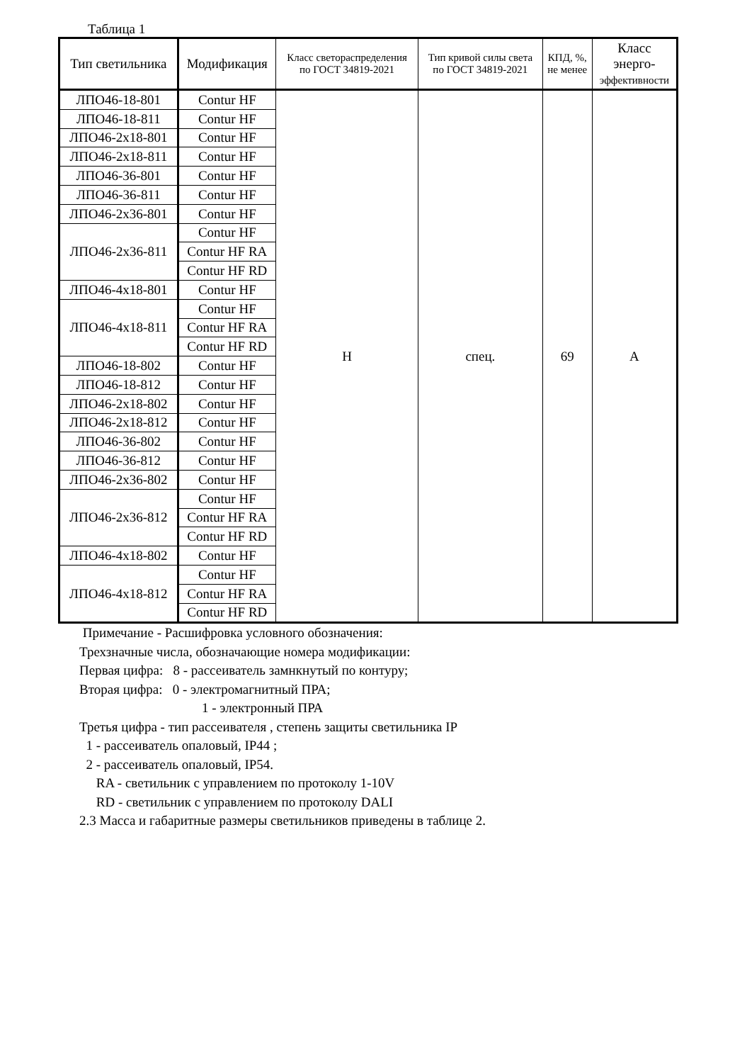Таблица 1
| Тип светильника | Модификация | Класс светораспределения по ГОСТ 34819-2021 | Тип кривой силы света по ГОСТ 34819-2021 | КПД, %, не менее | Класс энерго- эффективности |
| --- | --- | --- | --- | --- | --- |
| ЛПО46-18-801 | Contur HF | Н | спец. | 69 | А |
| ЛПО46-18-811 | Contur HF | | | | |
| ЛПО46-2х18-801 | Contur HF | | | | |
| ЛПО46-2х18-811 | Contur HF | | | | |
| ЛПО46-36-801 | Contur HF | | | | |
| ЛПО46-36-811 | Contur HF | | | | |
| ЛПО46-2х36-801 | Contur HF | | | | |
| ЛПО46-2х36-811 | Contur HF | | | | |
| | Contur HF RA | | | | |
| | Contur HF RD | | | | |
| ЛПО46-4х18-801 | Contur HF | | | | |
| ЛПО46-4х18-811 | Contur HF | | | | |
| | Contur HF RA | | | | |
| | Contur HF RD | | | | |
| ЛПО46-18-802 | Contur HF | | | | |
| ЛПО46-18-812 | Contur HF | | | | |
| ЛПО46-2х18-802 | Contur HF | | | | |
| ЛПО46-2х18-812 | Contur HF | | | | |
| ЛПО46-36-802 | Contur HF | | | | |
| ЛПО46-36-812 | Contur HF | | | | |
| ЛПО46-2х36-802 | Contur HF | | | | |
| ЛПО46-2х36-812 | Contur HF | | | | |
| | Contur HF RA | | | | |
| | Contur HF RD | | | | |
| ЛПО46-4х18-802 | Contur HF | | | | |
| ЛПО46-4х18-812 | Contur HF | | | | |
| | Contur HF RA | | | | |
| | Contur HF RD | | | | |
Примечание - Расшифровка условного обозначения:
Трехзначные числа, обозначающие номера модификации:
Первая цифра: 8 - рассеиватель замнкнутый по контуру;
Вторая цифра: 0 - электромагнитный ПРА;
1 - электронный ПРА
Третья цифра - тип рассеивателя , степень защиты светильника IP
1 - рассеиватель опаловый, IP44 ;
2 - рассеиватель опаловый, IP54.
RA - светильник с управлением по протоколу 1-10V
RD - светильник с управлением по протоколу DALI
2.3 Масса и габаритные размеры светильников приведены в таблице 2.